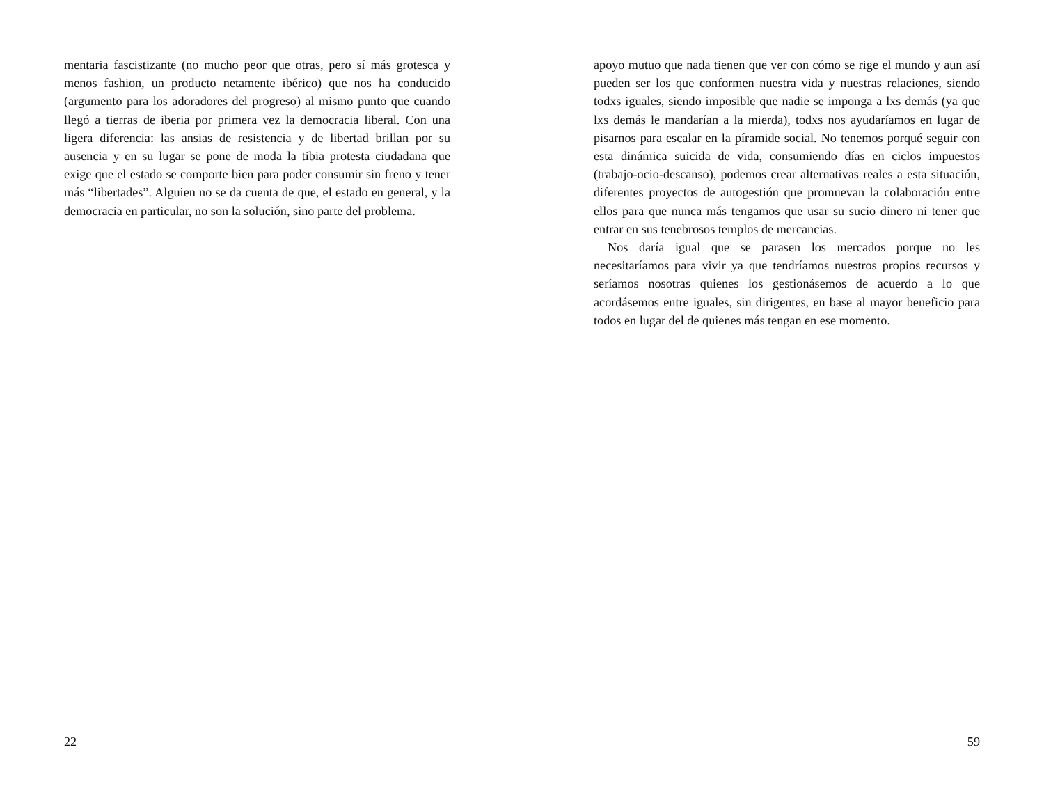mentaria fascistizante (no mucho peor que otras, pero sí más grotesca y menos fashion, un producto netamente ibérico) que nos ha conducido (argumento para los adoradores del progreso) al mismo punto que cuando llegó a tierras de iberia por primera vez la democracia liberal. Con una ligera diferencia: las ansias de resistencia y de libertad brillan por su ausencia y en su lugar se pone de moda la tibia protesta ciudadana que exige que el estado se comporte bien para poder consumir sin freno y tener más “libertades”. Alguien no se da cuenta de que, el estado en general, y la democracia en particular, no son la solución, sino parte del problema.
22
apoyo mutuo que nada tienen que ver con cómo se rige el mundo y aun así pueden ser los que conformen nuestra vida y nuestras relaciones, siendo todxs iguales, siendo imposible que nadie se imponga a lxs demás (ya que lxs demás le mandarían a la mierda), todxs nos ayudaríamos en lugar de pisarnos para escalar en la píramide social. No tenemos porqué seguir con esta dinámica suicida de vida, consumiendo días en ciclos impuestos (trabajo-ocio-descanso), podemos crear alternativas reales a esta situación, diferentes proyectos de autogestión que promuevan la colaboración entre ellos para que nunca más tengamos que usar su sucio dinero ni tener que entrar en sus tenebrosos templos de mercancias.
Nos daría igual que se parasen los mercados porque no les necesitaríamos para vivir ya que tendríamos nuestros propios recursos y seríamos nosotras quienes los gestionásemos de acuerdo a lo que acordásemos entre iguales, sin dirigentes, en base al mayor beneficio para todos en lugar del de quienes más tengan en ese momento.
59